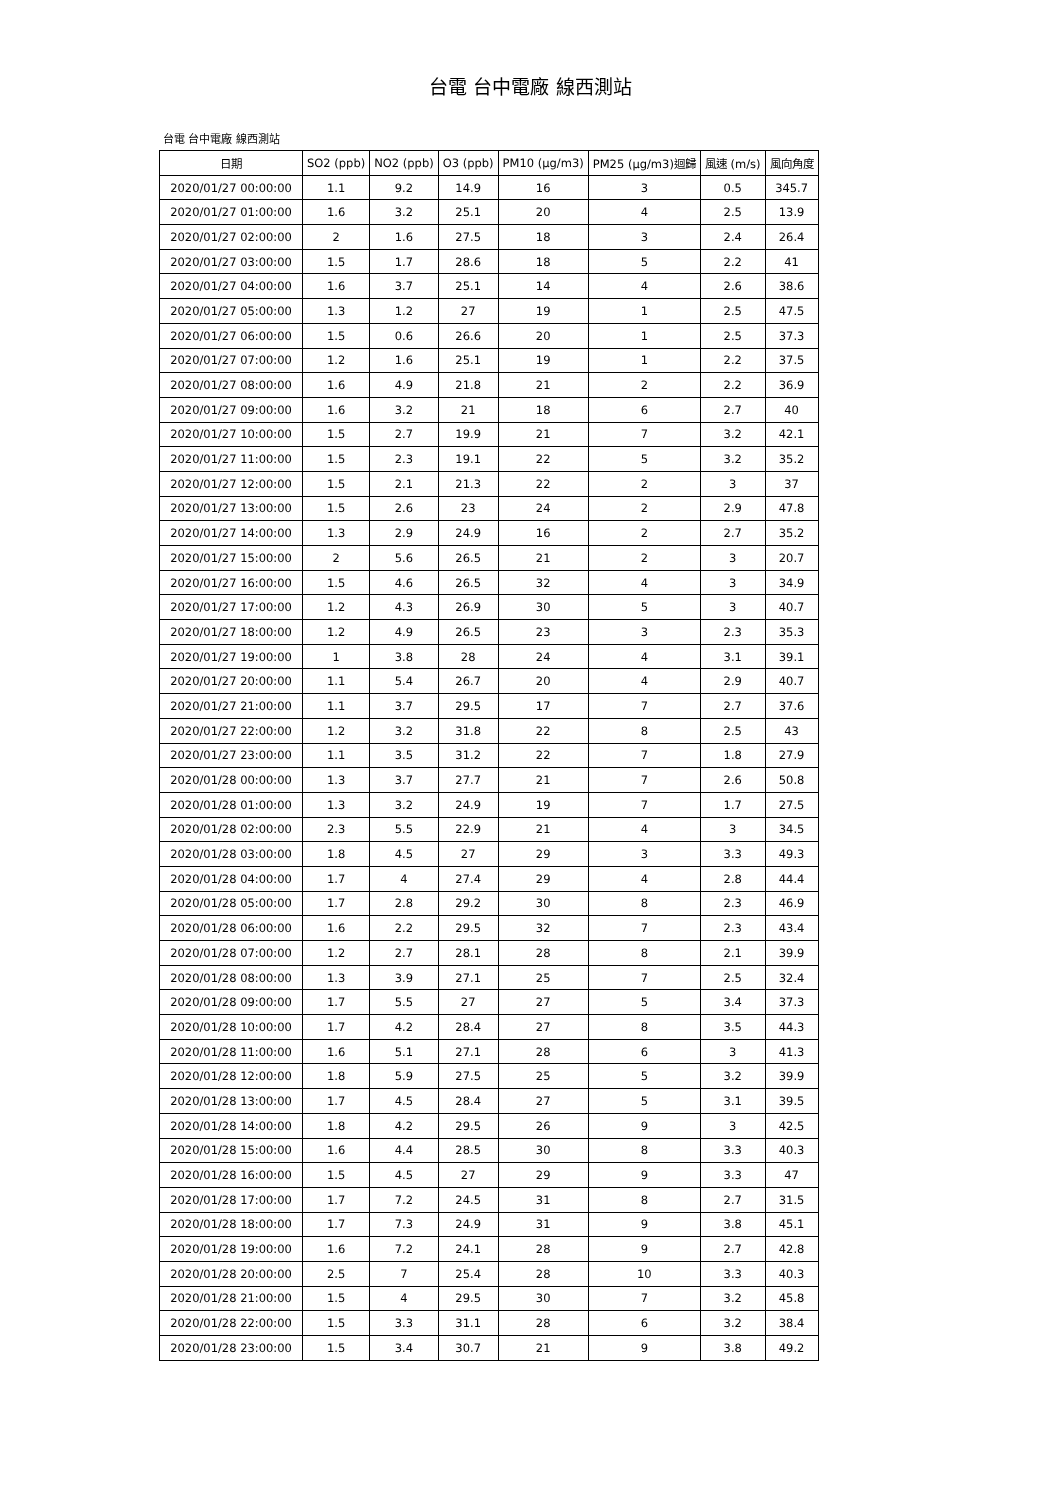台電 台中電廠 線西測站
台電 台中電廠 線西測站
| 日期 | SO2 (ppb) | NO2 (ppb) | O3 (ppb) | PM10 (μg/m3) | PM25 (μg/m3)迴歸 | 風速 (m/s) | 風向角度 |
| --- | --- | --- | --- | --- | --- | --- | --- |
| 2020/01/27 00:00:00 | 1.1 | 9.2 | 14.9 | 16 | 3 | 0.5 | 345.7 |
| 2020/01/27 01:00:00 | 1.6 | 3.2 | 25.1 | 20 | 4 | 2.5 | 13.9 |
| 2020/01/27 02:00:00 | 2 | 1.6 | 27.5 | 18 | 3 | 2.4 | 26.4 |
| 2020/01/27 03:00:00 | 1.5 | 1.7 | 28.6 | 18 | 5 | 2.2 | 41 |
| 2020/01/27 04:00:00 | 1.6 | 3.7 | 25.1 | 14 | 4 | 2.6 | 38.6 |
| 2020/01/27 05:00:00 | 1.3 | 1.2 | 27 | 19 | 1 | 2.5 | 47.5 |
| 2020/01/27 06:00:00 | 1.5 | 0.6 | 26.6 | 20 | 1 | 2.5 | 37.3 |
| 2020/01/27 07:00:00 | 1.2 | 1.6 | 25.1 | 19 | 1 | 2.2 | 37.5 |
| 2020/01/27 08:00:00 | 1.6 | 4.9 | 21.8 | 21 | 2 | 2.2 | 36.9 |
| 2020/01/27 09:00:00 | 1.6 | 3.2 | 21 | 18 | 6 | 2.7 | 40 |
| 2020/01/27 10:00:00 | 1.5 | 2.7 | 19.9 | 21 | 7 | 3.2 | 42.1 |
| 2020/01/27 11:00:00 | 1.5 | 2.3 | 19.1 | 22 | 5 | 3.2 | 35.2 |
| 2020/01/27 12:00:00 | 1.5 | 2.1 | 21.3 | 22 | 2 | 3 | 37 |
| 2020/01/27 13:00:00 | 1.5 | 2.6 | 23 | 24 | 2 | 2.9 | 47.8 |
| 2020/01/27 14:00:00 | 1.3 | 2.9 | 24.9 | 16 | 2 | 2.7 | 35.2 |
| 2020/01/27 15:00:00 | 2 | 5.6 | 26.5 | 21 | 2 | 3 | 20.7 |
| 2020/01/27 16:00:00 | 1.5 | 4.6 | 26.5 | 32 | 4 | 3 | 34.9 |
| 2020/01/27 17:00:00 | 1.2 | 4.3 | 26.9 | 30 | 5 | 3 | 40.7 |
| 2020/01/27 18:00:00 | 1.2 | 4.9 | 26.5 | 23 | 3 | 2.3 | 35.3 |
| 2020/01/27 19:00:00 | 1 | 3.8 | 28 | 24 | 4 | 3.1 | 39.1 |
| 2020/01/27 20:00:00 | 1.1 | 5.4 | 26.7 | 20 | 4 | 2.9 | 40.7 |
| 2020/01/27 21:00:00 | 1.1 | 3.7 | 29.5 | 17 | 7 | 2.7 | 37.6 |
| 2020/01/27 22:00:00 | 1.2 | 3.2 | 31.8 | 22 | 8 | 2.5 | 43 |
| 2020/01/27 23:00:00 | 1.1 | 3.5 | 31.2 | 22 | 7 | 1.8 | 27.9 |
| 2020/01/28 00:00:00 | 1.3 | 3.7 | 27.7 | 21 | 7 | 2.6 | 50.8 |
| 2020/01/28 01:00:00 | 1.3 | 3.2 | 24.9 | 19 | 7 | 1.7 | 27.5 |
| 2020/01/28 02:00:00 | 2.3 | 5.5 | 22.9 | 21 | 4 | 3 | 34.5 |
| 2020/01/28 03:00:00 | 1.8 | 4.5 | 27 | 29 | 3 | 3.3 | 49.3 |
| 2020/01/28 04:00:00 | 1.7 | 4 | 27.4 | 29 | 4 | 2.8 | 44.4 |
| 2020/01/28 05:00:00 | 1.7 | 2.8 | 29.2 | 30 | 8 | 2.3 | 46.9 |
| 2020/01/28 06:00:00 | 1.6 | 2.2 | 29.5 | 32 | 7 | 2.3 | 43.4 |
| 2020/01/28 07:00:00 | 1.2 | 2.7 | 28.1 | 28 | 8 | 2.1 | 39.9 |
| 2020/01/28 08:00:00 | 1.3 | 3.9 | 27.1 | 25 | 7 | 2.5 | 32.4 |
| 2020/01/28 09:00:00 | 1.7 | 5.5 | 27 | 27 | 5 | 3.4 | 37.3 |
| 2020/01/28 10:00:00 | 1.7 | 4.2 | 28.4 | 27 | 8 | 3.5 | 44.3 |
| 2020/01/28 11:00:00 | 1.6 | 5.1 | 27.1 | 28 | 6 | 3 | 41.3 |
| 2020/01/28 12:00:00 | 1.8 | 5.9 | 27.5 | 25 | 5 | 3.2 | 39.9 |
| 2020/01/28 13:00:00 | 1.7 | 4.5 | 28.4 | 27 | 5 | 3.1 | 39.5 |
| 2020/01/28 14:00:00 | 1.8 | 4.2 | 29.5 | 26 | 9 | 3 | 42.5 |
| 2020/01/28 15:00:00 | 1.6 | 4.4 | 28.5 | 30 | 8 | 3.3 | 40.3 |
| 2020/01/28 16:00:00 | 1.5 | 4.5 | 27 | 29 | 9 | 3.3 | 47 |
| 2020/01/28 17:00:00 | 1.7 | 7.2 | 24.5 | 31 | 8 | 2.7 | 31.5 |
| 2020/01/28 18:00:00 | 1.7 | 7.3 | 24.9 | 31 | 9 | 3.8 | 45.1 |
| 2020/01/28 19:00:00 | 1.6 | 7.2 | 24.1 | 28 | 9 | 2.7 | 42.8 |
| 2020/01/28 20:00:00 | 2.5 | 7 | 25.4 | 28 | 10 | 3.3 | 40.3 |
| 2020/01/28 21:00:00 | 1.5 | 4 | 29.5 | 30 | 7 | 3.2 | 45.8 |
| 2020/01/28 22:00:00 | 1.5 | 3.3 | 31.1 | 28 | 6 | 3.2 | 38.4 |
| 2020/01/28 23:00:00 | 1.5 | 3.4 | 30.7 | 21 | 9 | 3.8 | 49.2 |